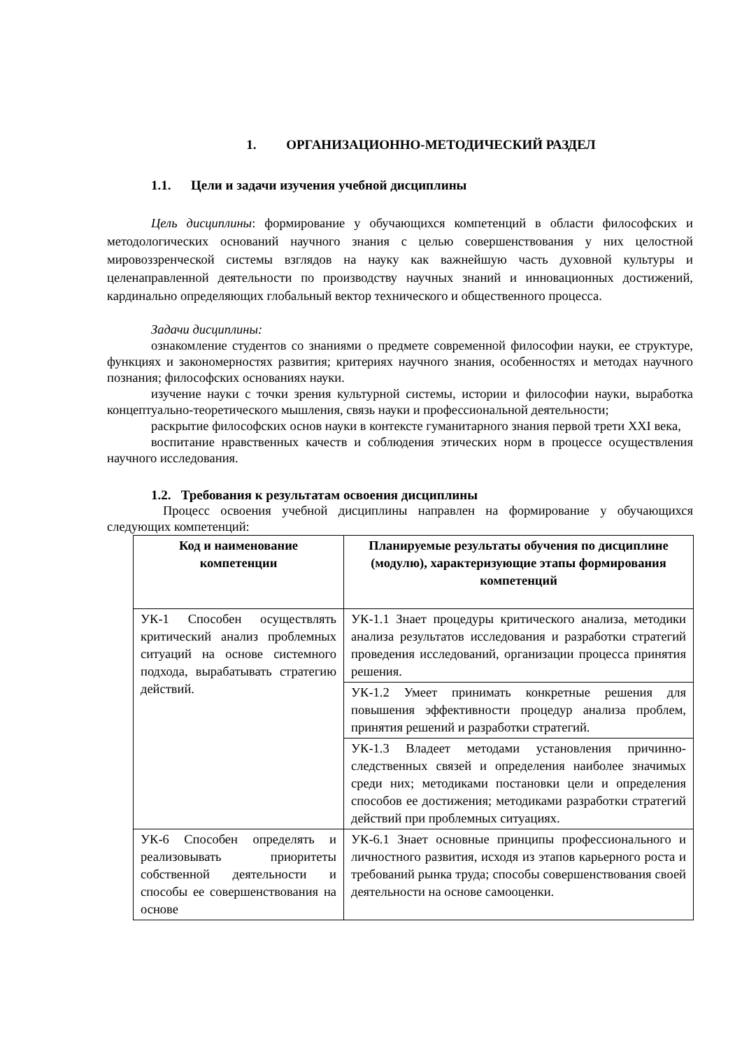1. ОРГАНИЗАЦИОННО-МЕТОДИЧЕСКИЙ РАЗДЕЛ
1.1. Цели и задачи изучения учебной дисциплины
Цель дисциплины: формирование у обучающихся компетенций в области философских и методологических оснований научного знания с целью совершенствования у них целостной мировоззренческой системы взглядов на науку как важнейшую часть духовной культуры и целенаправленной деятельности по производству научных знаний и инновационных достижений, кардинально определяющих глобальный вектор технического и общественного процесса.
Задачи дисциплины:
ознакомление студентов со знаниями о предмете современной философии науки, ее структуре, функциях и закономерностях развития; критериях научного знания, особенностях и методах научного познания; философских основаниях науки.
изучение науки с точки зрения культурной системы, истории и философии науки, выработка концептуально-теоретического мышления, связь науки и профессиональной деятельности;
раскрытие философских основ науки в контексте гуманитарного знания первой трети XXI века,
воспитание нравственных качеств и соблюдения этических норм в процессе осуществления научного исследования.
1.2. Требования к результатам освоения дисциплины
Процесс освоения учебной дисциплины направлен на формирование у обучающихся следующих компетенций:
| Код и наименование компетенции | Планируемые результаты обучения по дисциплине (модулю), характеризующие этапы формирования компетенций |
| --- | --- |
| УК-1 Способен осуществлять критический анализ проблемных ситуаций на основе системного подхода, вырабатывать стратегию действий. | УК-1.1 Знает процедуры критического анализа, методики анализа результатов исследования и разработки стратегий проведения исследований, организации процесса принятия решения. |
| | УК-1.2 Умеет принимать конкретные решения для повышения эффективности процедур анализа проблем, принятия решений и разработки стратегий. |
| | УК-1.3 Владеет методами установления причинно-следственных связей и определения наиболее значимых среди них; методиками постановки цели и определения способов ее достижения; методиками разработки стратегий действий при проблемных ситуациях. |
| УК-6 Способен определять и реализовывать приоритеты собственной деятельности и способы ее совершенствования на основе | УК-6.1 Знает основные принципы профессионального и личностного развития, исходя из этапов карьерного роста и требований рынка труда; способы совершенствования своей деятельности на основе самооценки. |